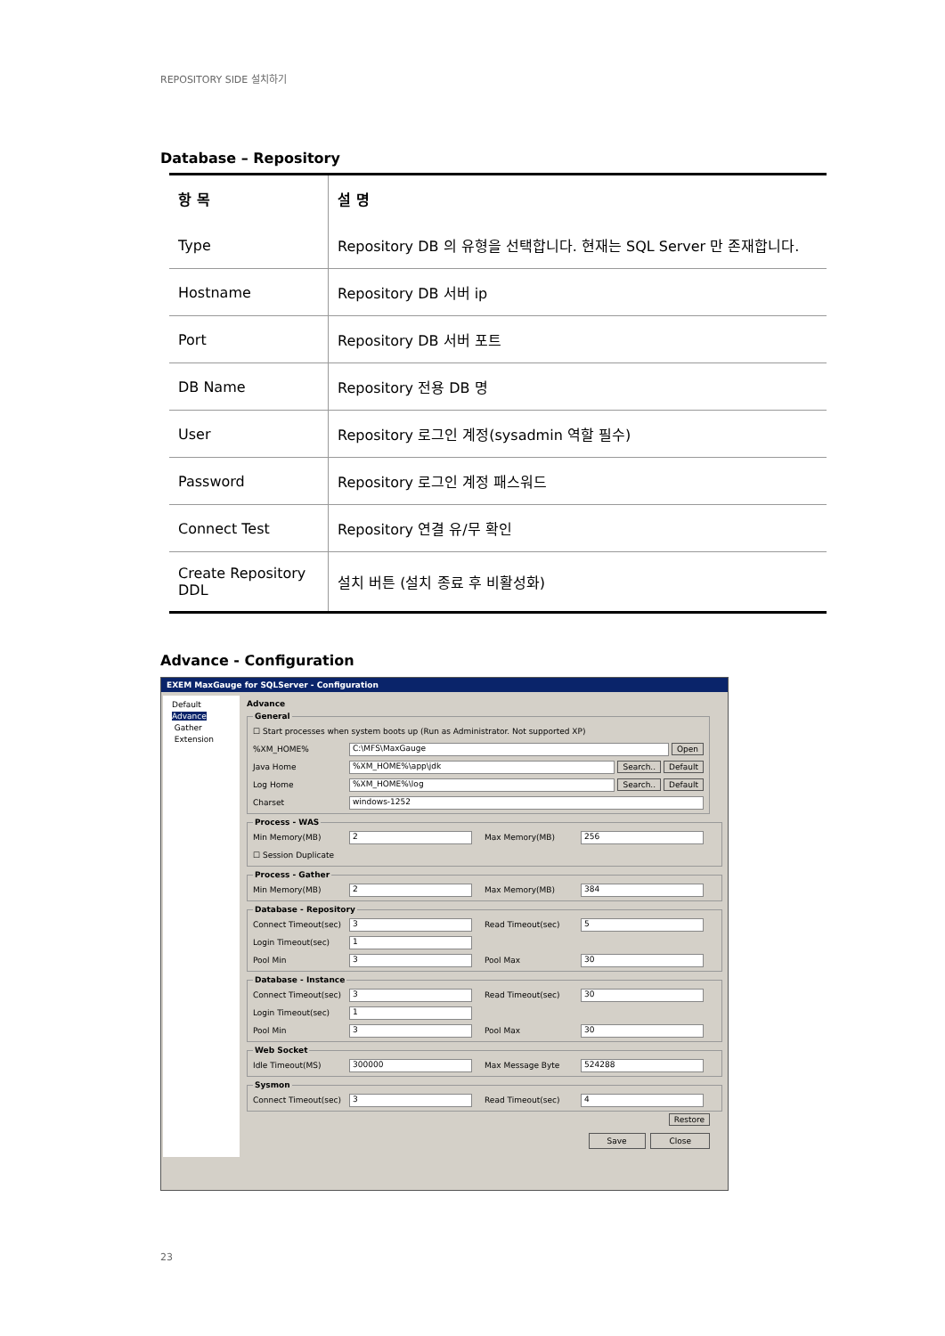REPOSITORY SIDE 설치하기
Database – Repository
| 항 목 | 설 명 |
| --- | --- |
| Type | Repository DB 의 유형을 선택합니다. 현재는 SQL Server 만 존재합니다. |
| Hostname | Repository DB 서버 ip |
| Port | Repository DB 서버 포트 |
| DB Name | Repository 전용 DB 명 |
| User | Repository 로그인 계정(sysadmin 역할 필수) |
| Password | Repository 로그인 계정 패스워드 |
| Connect Test | Repository 연결 유/무 확인 |
| Create Repository DDL | 설치 버튼 (설치 종료 후 비활성화) |
Advance - Configuration
EXEM MaxGauge for SQLServer - Configuration
Default
Advance
Gather
Extension
Advance General
☐ Start processes when system boots up (Run as Administrator. Not supported XP)
%XM_HOME% C:\MFS\MaxGauge Open
Java Home%XM_HOME%\app\jdk Search.. Default
Log Home%XM_HOME%\log Search.. Default
Charset windows-1252
Process - WAS
Min Memory(MB) 2 Max Memory(MB) 256
☐ Session Duplicate
Process - Gather
Min Memory(MB) 2 Max Memory(MB) 384
Database - Repository
Connect Timeout(sec) 3 Read Timeout(sec) 5
Login Timeout(sec) 1
Pool Min 3 Pool Max 30
Database - Instance
Connect Timeout(sec) 3 Read Timeout(sec) 30
Login Timeout(sec) 1
Pool Min 3 Pool Max 30
Web Socket
Idle Timeout(MS) 300000 Max Message Byte 524288
Sysmon
Connect Timeout(sec) 3 Read Timeout(sec) 4
Restore
Save Close
23